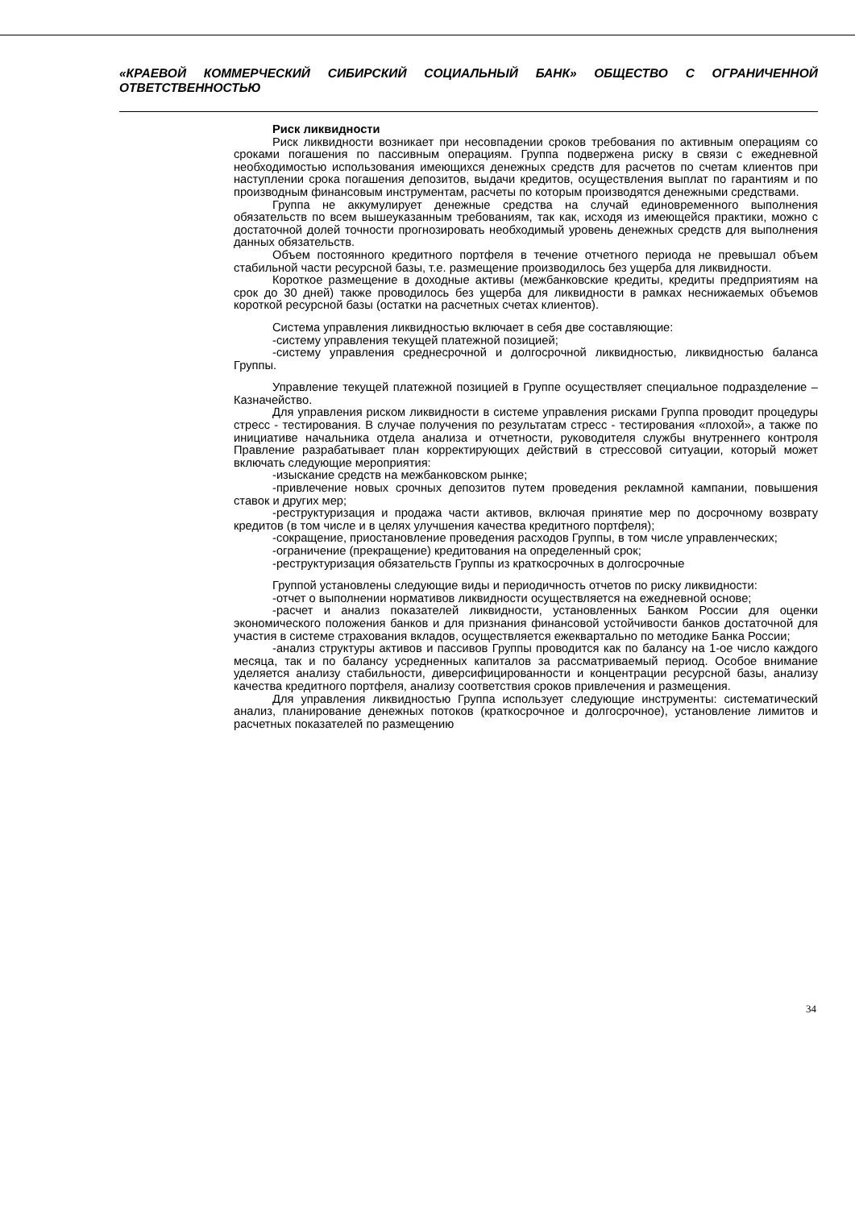«КРАЕВОЙ КОММЕРЧЕСКИЙ СИБИРСКИЙ СОЦИАЛЬНЫЙ БАНК» ОБЩЕСТВО С ОГРАНИЧЕННОЙ ОТВЕТСТВЕННОСТЬЮ
Риск ликвидности
Риск ликвидности возникает при несовпадении сроков требования по активным операциям со сроками погашения по пассивным операциям. Группа подвержена риску в связи с ежедневной необходимостью использования имеющихся денежных средств для расчетов по счетам клиентов при наступлении срока погашения депозитов, выдачи кредитов, осуществления выплат по гарантиям и по производным финансовым инструментам, расчеты по которым производятся денежными средствами.
Группа не аккумулирует денежные средства на случай единовременного выполнения обязательств по всем вышеуказанным требованиям, так как, исходя из имеющейся практики, можно с достаточной долей точности прогнозировать необходимый уровень денежных средств для выполнения данных обязательств.
Объем постоянного кредитного портфеля в течение отчетного периода не превышал объем стабильной части ресурсной базы, т.е. размещение производилось без ущерба для ликвидности.
Короткое размещение в доходные активы (межбанковские кредиты, кредиты предприятиям на срок до 30 дней) также проводилось без ущерба для ликвидности в рамках неснижаемых объемов короткой ресурсной базы (остатки на расчетных счетах клиентов).
Система управления ликвидностью включает в себя две составляющие:
-систему управления текущей платежной позицией;
-систему управления среднесрочной и долгосрочной ликвидностью, ликвидностью баланса Группы.
Управление текущей платежной позицией в Группе осуществляет специальное подразделение – Казначейство.
Для управления риском ликвидности в системе управления рисками Группа проводит процедуры стресс - тестирования. В случае получения по результатам стресс - тестирования «плохой», а также по инициативе начальника отдела анализа и отчетности, руководителя службы внутреннего контроля Правление разрабатывает план корректирующих действий в стрессовой ситуации, который может включать следующие мероприятия:
-изыскание средств на межбанковском рынке;
-привлечение новых срочных депозитов путем проведения рекламной кампании, повышения ставок и других мер;
-реструктуризация и продажа части активов, включая принятие мер по досрочному возврату кредитов (в том числе и в целях улучшения качества кредитного портфеля);
-сокращение, приостановление проведения расходов Группы, в том числе управленческих;
-ограничение (прекращение) кредитования на определенный срок;
-реструктуризация обязательств Группы из краткосрочных в долгосрочные
Группой установлены следующие виды и периодичность отчетов по риску ликвидности:
-отчет о выполнении нормативов ликвидности осуществляется на ежедневной основе;
-расчет и анализ показателей ликвидности, установленных Банком России для оценки экономического положения банков и для признания финансовой устойчивости банков достаточной для участия в системе страхования вкладов, осуществляется ежеквартально по методике Банка России;
-анализ структуры активов и пассивов Группы проводится как по балансу на 1-ое число каждого месяца, так и по балансу усредненных капиталов за рассматриваемый период. Особое внимание уделяется анализу стабильности, диверсифицированности и концентрации ресурсной базы, анализу качества кредитного портфеля, анализу соответствия сроков привлечения и размещения.
Для управления ликвидностью Группа использует следующие инструменты: систематический анализ, планирование денежных потоков (краткосрочное и долгосрочное), установление лимитов и расчетных показателей по размещению
34